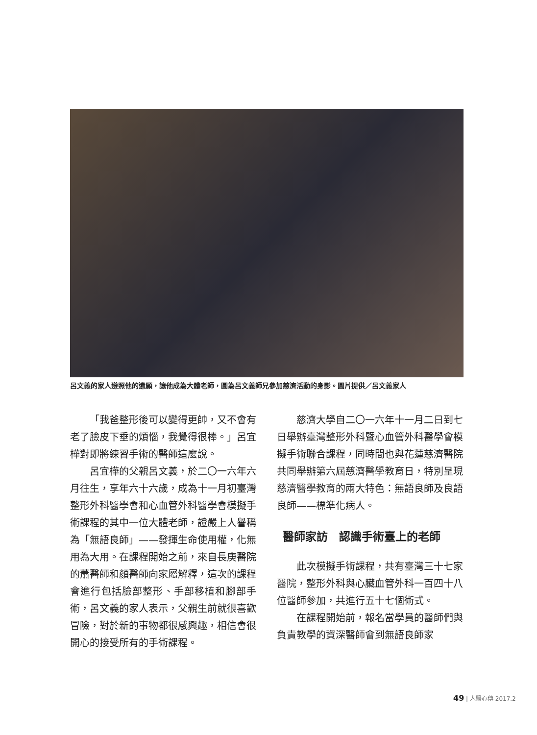呂文義的家人遵照他的遺願，讓他成為大體老師，圖為呂文義師兄參加慈濟活動的身影。圖片提供／呂文義家人
「我爸整形後可以變得更帥，又不會有老了臉皮下垂的煩惱，我覺得很棒。」呂宜樺對即將練習手術的醫師這麼說。
呂宜樺的父親呂文義，於二〇一六年六月往生，享年六十六歲，成為十一月初臺灣整形外科醫學會和心血管外科醫學會模擬手術課程的其中一位大體老師，證嚴上人譽稱為「無語良師」——發揮生命使用權，化無用為大用。在課程開始之前，來自長庚醫院的蕭醫師和顏醫師向家屬解釋，這次的課程會進行包括臉部整形、手部移植和腳部手術，呂文義的家人表示，父親生前就很喜歡冒險，對於新的事物都很感興趣，相信會很開心的接受所有的手術課程。
慈濟大學自二〇一六年十一月二日到七日舉辦臺灣整形外科暨心血管外科醫學會模擬手術聯合課程，同時間也與花蓮慈濟醫院共同舉辦第六屆慈濟醫學教育日，特別呈現慈濟醫學教育的兩大特色：無語良師及良語良師——標準化病人。
醫師家訪　認識手術臺上的老師
此次模擬手術課程，共有臺灣三十七家醫院，整形外科與心臟血管外科一百四十八位醫師參加，共進行五十七個術式。
在課程開始前，報名當學員的醫師們與負責教學的資深醫師會到無語良師家
49 | 人醫心傳 2017.2